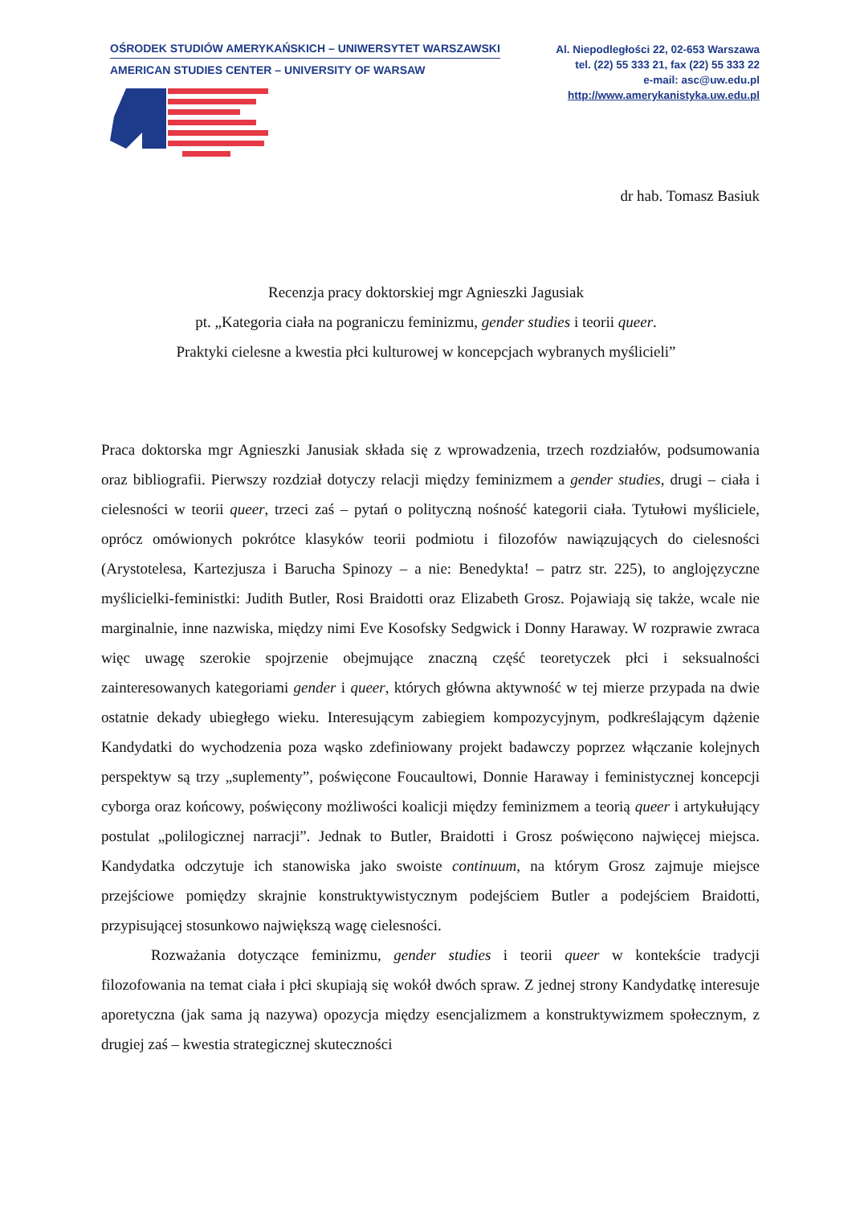OŚRODEK STUDIÓW AMERYKAŃSKICH – UNIWERSYTET WARSZAWSKI
AMERICAN STUDIES CENTER – UNIVERSITY OF WARSAW
Al. Niepodległości 22, 02-653 Warszawa
tel. (22) 55 333 21, fax (22) 55 333 22
e-mail: asc@uw.edu.pl
http://www.amerykanistyka.uw.edu.pl
dr hab. Tomasz Basiuk
Recenzja pracy doktorskiej mgr Agnieszki Jagusiak
pt. „Kategoria ciała na pograniczu feminizmu, gender studies i teorii queer.
Praktyki cielesne a kwestia płci kulturowej w koncepcjach wybranych myślicieli”
Praca doktorska mgr Agnieszki Janusiak składa się z wprowadzenia, trzech rozdziałów, podsumowania oraz bibliografii. Pierwszy rozdział dotyczy relacji między feminizmem a gender studies, drugi – ciała i cielesności w teorii queer, trzeci zaś – pytań o polityczną nośność kategorii ciała. Tytułowi myśliciele, oprócz omówionych pokrótce klasyków teorii podmiotu i filozofów nawiązujących do cielesności (Arystotelesa, Kartezjusza i Barucha Spinozy – a nie: Benedykta! – patrz str. 225), to anglojęzyczne myślicielki-feministki: Judith Butler, Rosi Braidotti oraz Elizabeth Grosz. Pojawiają się także, wcale nie marginalnie, inne nazwiska, między nimi Eve Kosofsky Sedgwick i Donny Haraway. W rozprawie zwraca więc uwagę szerokie spojrzenie obejmujące znaczną część teoretyczek płci i seksualności zainteresowanych kategoriami gender i queer, których główna aktywność w tej mierze przypada na dwie ostatnie dekady ubiegłego wieku. Interesującym zabiegiem kompozycyjnym, podkreślającym dążenie Kandydatki do wychodzenia poza wąsko zdefiniowany projekt badawczy poprzez włączanie kolejnych perspektyw są trzy „suplementy”, poświęcone Foucaultowi, Donnie Haraway i feministycznej koncepcji cyborga oraz końcowy, poświęcony możliwości koalicji między feminizmem a teorią queer i artykułujący postulat „polilogicznej narracji”. Jednak to Butler, Braidotti i Grosz poświęcono najwięcej miejsca. Kandydatka odczytuje ich stanowiska jako swoiste continuum, na którym Grosz zajmuje miejsce przejściowe pomiędzy skrajnie konstruktywistycznym podejściem Butler a podejściem Braidotti, przypisującej stosunkowo największą wagę cielesności.
Rozważania dotyczące feminizmu, gender studies i teorii queer w kontekście tradycji filozofowania na temat ciała i płci skupiają się wokół dwóch spraw. Z jednej strony Kandydatkę interesuje aporetyczna (jak sama ją nazywa) opozycja między esencjalizmem a konstruktywizmem społecznym, z drugiej zaś – kwestia strategicznej skuteczności